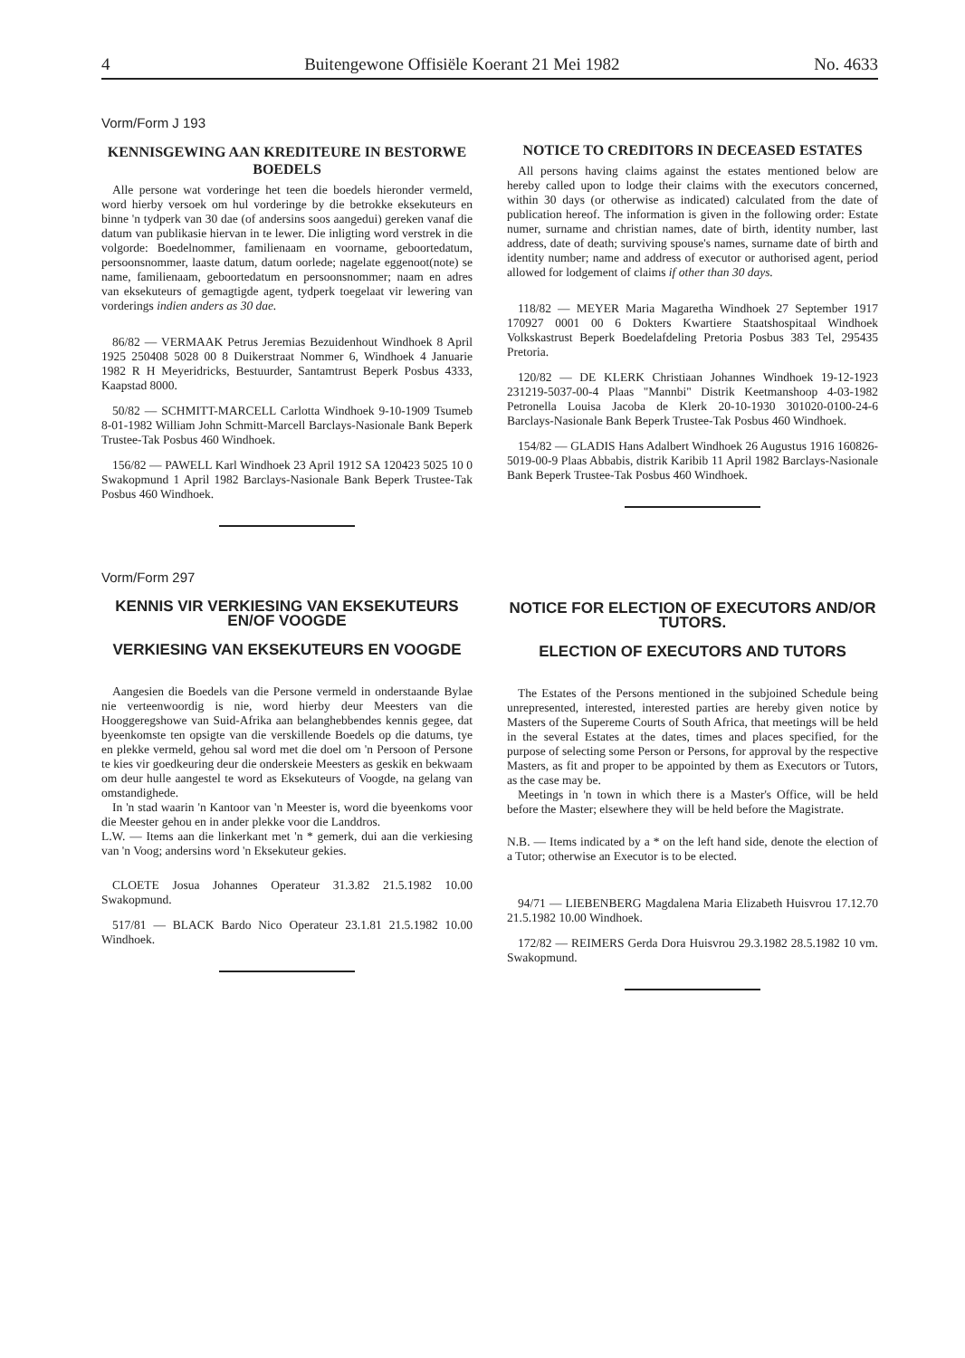4 Buitengewone Offisiële Koerant 21 Mei 1982 No. 4633
Vorm/Form J 193
KENNISGEWING AAN KREDITEURE IN BESTORWE BOEDELS
Alle persone wat vorderinge het teen die boedels hieronder vermeld, word hierby versoek om hul vorderinge by die betrokke eksekuteurs en binne 'n tydperk van 30 dae (of andersins soos aangedui) gereken vanaf die datum van publikasie hiervan in te lewer. Die inligting word verstrek in die volgorde: Boedelnommer, familienaam en voorname, geboortedatum, persoonsnommer, laaste datum, datum oorlede; nagelate eggenoot(note) se name, familienaam, geboortedatum en persoonsnommer; naam en adres van eksekuteurs of gemagtigde agent, tydperk toegelaat vir lewering van vorderings indien anders as 30 dae.
86/82 — VERMAAK Petrus Jeremias Bezuidenhout Windhoek 8 April 1925 250408 5028 00 8 Duikerstraat Nommer 6, Windhoek 4 Januarie 1982 R H Meyeridricks, Bestuurder, Santamtrust Beperk Posbus 4333, Kaapstad 8000.
50/82 — SCHMITT-MARCELL Carlotta Windhoek 9-10-1909 Tsumeb 8-01-1982 William John Schmitt-Marcell Barclays-Nasionale Bank Beperk Trustee-Tak Posbus 460 Windhoek.
156/82 — PAWELL Karl Windhoek 23 April 1912 SA 120423 5025 10 0 Swakopmund 1 April 1982 Barclays-Nasionale Bank Beperk Trustee-Tak Posbus 460 Windhoek.
NOTICE TO CREDITORS IN DECEASED ESTATES
All persons having claims against the estates mentioned below are hereby called upon to lodge their claims with the executors concerned, within 30 days (or otherwise as indicated) calculated from the date of publication hereof. The information is given in the following order: Estate numer, surname and christian names, date of birth, identity number, last address, date of death; surviving spouse's names, surname date of birth and identity number; name and address of executor or authorised agent, period allowed for lodgement of claims if other than 30 days.
118/82 — MEYER Maria Magaretha Windhoek 27 September 1917 170927 0001 00 6 Dokters Kwartiere Staatshospitaal Windhoek Volkskastrust Beperk Boedelafdeling Pretoria Posbus 383 Tel, 295435 Pretoria.
120/82 — DE KLERK Christiaan Johannes Windhoek 19-12-1923 231219-5037-00-4 Plaas "Mannbi" Distrik Keetmanshoop 4-03-1982 Petronella Louisa Jacoba de Klerk 20-10-1930 301020-0100-24-6 Barclays-Nasionale Bank Beperk Trustee-Tak Posbus 460 Windhoek.
154/82 — GLADIS Hans Adalbert Windhoek 26 Augustus 1916 160826-5019-00-9 Plaas Abbabis, distrik Karibib 11 April 1982 Barclays-Nasionale Bank Beperk Trustee-Tak Posbus 460 Windhoek.
Vorm/Form 297
KENNIS VIR VERKIESING VAN EKSEKUTEURS EN/OF VOOGDE
VERKIESING VAN EKSEKUTEURS EN VOOGDE
Aangesien die Boedels van die Persone vermeld in onderstaande Bylae nie verteenwoordig is nie, word hierby deur Meesters van die Hooggeregshowe van Suid-Afrika aan belanghebbendes kennis gegee, dat byeenkomste ten opsigte van die verskillende Boedels op die datums, tye en plekke vermeld, gehou sal word met die doel om 'n Persoon of Persone te kies vir goedkeuring deur die onderskeie Meesters as geskik en bekwaam om deur hulle aangestel te word as Eksekuteurs of Voogde, na gelang van omstandighede.
In 'n stad waarin 'n Kantoor van 'n Meester is, word die byeenkoms voor die Meester gehou en in ander plekke voor die Landdros.
L.W. — Items aan die linkerkant met 'n * gemerk, dui aan die verkiesing van 'n Voog; andersins word 'n Eksekuteur gekies.
CLOETE Josua Johannes Operateur 31.3.82 21.5.1982 10.00 Swakopmund.
517/81 — BLACK Bardo Nico Operateur 23.1.81 21.5.1982 10.00 Windhoek.
NOTICE FOR ELECTION OF EXECUTORS AND/OR TUTORS.
ELECTION OF EXECUTORS AND TUTORS
The Estates of the Persons mentioned in the subjoined Schedule being unrepresented, interested, interested parties are hereby given notice by Masters of the Supereme Courts of South Africa, that meetings will be held in the several Estates at the dates, times and places specified, for the purpose of selecting some Person or Persons, for approval by the respective Masters, as fit and proper to be appointed by them as Executors or Tutors, as the case may be.
Meetings in 'n town in which there is a Master's Office, will be held before the Master; elsewhere they will be held before the Magistrate.
N.B. — Items indicated by a * on the left hand side, denote the election of a Tutor; otherwise an Executor is to be elected.
94/71 — LIEBENBERG Magdalena Maria Elizabeth Huisvrou 17.12.70 21.5.1982 10.00 Windhoek.
172/82 — REIMERS Gerda Dora Huisvrou 29.3.1982 28.5.1982 10 vm. Swakopmund.